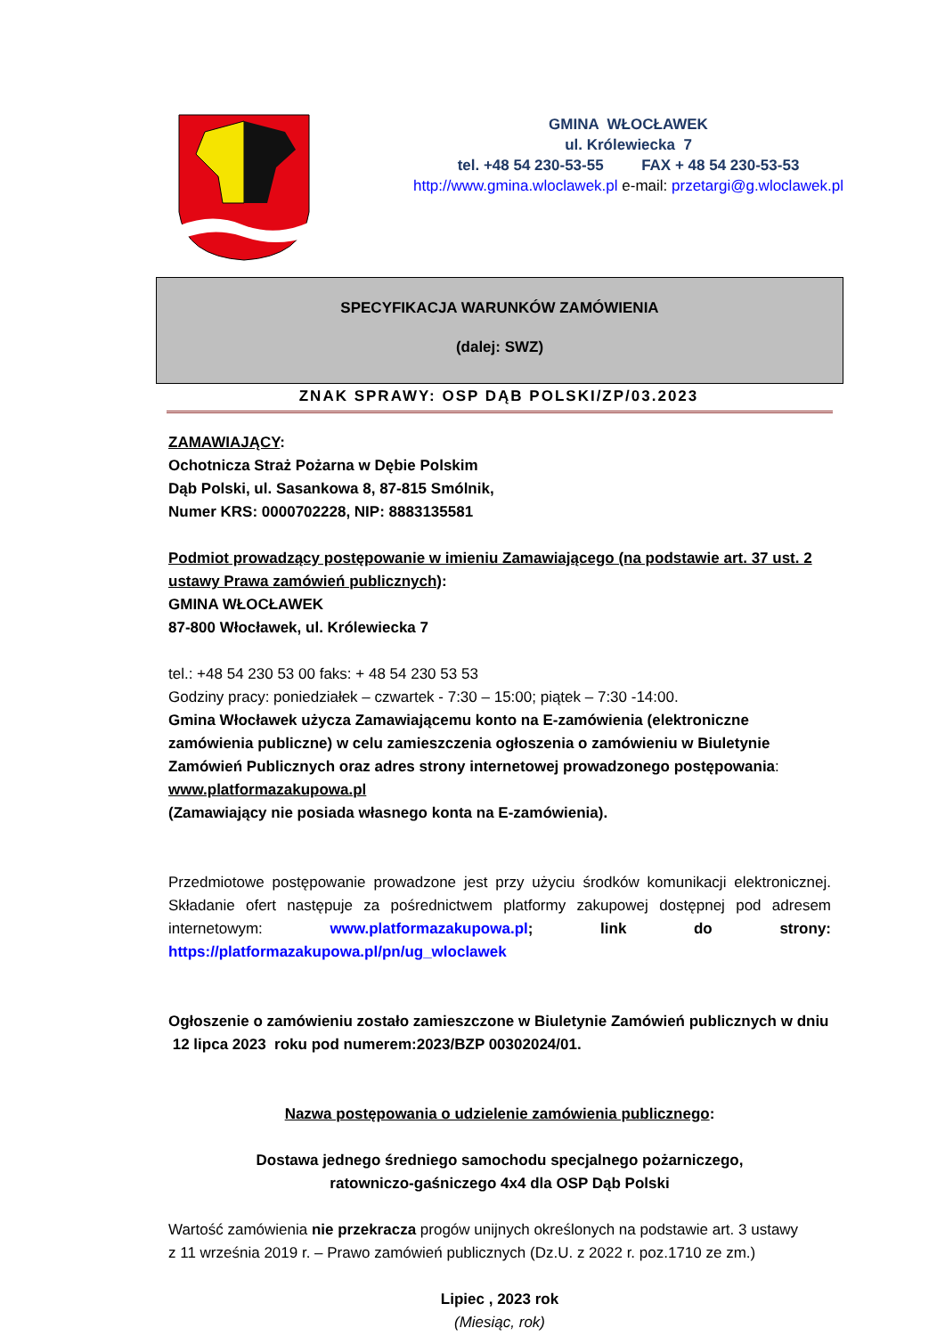GMINA WŁOCŁAWEK
ul. Królewiecka 7
tel. +48 54 230-53-55 FAX + 48 54 230-53-53
http://www.gmina.wloclawek.pl e-mail: przetargi@g.wloclawek.pl
SPECYFIKACJA WARUNKÓW ZAMÓWIENIA
(dalej: SWZ)
ZNAK SPRAWY: OSP DĄB POLSKI/ZP/03.2023
ZAMAWIAJĄCY:
Ochotnicza Straż Pożarna w Dębie Polskim
Dąb Polski, ul. Sasankowa 8, 87-815 Smólnik,
Numer KRS: 0000702228, NIP: 8883135581
Podmiot prowadzący postępowanie w imieniu Zamawiającego (na podstawie art. 37 ust. 2 ustawy Prawa zamówień publicznych):
GMINA WŁOCŁAWEK
87-800 Włocławek, ul. Królewiecka 7
tel.: +48 54 230 53 00 faks: + 48 54 230 53 53
Godziny pracy: poniedziałek – czwartek - 7:30 – 15:00; piątek – 7:30 -14:00.
Gmina Włocławek użycza Zamawiającemu konto na E-zamówienia (elektroniczne zamówienia publiczne) w celu zamieszczenia ogłoszenia o zamówieniu w Biuletynie Zamówień Publicznych oraz adres strony internetowej prowadzonego postępowania: www.platformazakupowa.pl
(Zamawiający nie posiada własnego konta na E-zamówienia).
Przedmiotowe postępowanie prowadzone jest przy użyciu środków komunikacji elektronicznej. Składanie ofert następuje za pośrednictwem platformy zakupowej dostępnej pod adresem internetowym: www.platformazakupowa.pl; link do strony: https://platformazakupowa.pl/pn/ug_wloclawek
Ogłoszenie o zamówieniu zostało zamieszczone w Biuletynie Zamówień publicznych w dniu
12 lipca 2023 roku pod numerem:2023/BZP 00302024/01.
Nazwa postępowania o udzielenie zamówienia publicznego:
Dostawa jednego średniego samochodu specjalnego pożarniczego,
ratowniczo-gaśniczego 4x4 dla OSP Dąb Polski
Wartość zamówienia nie przekracza progów unijnych określonych na podstawie art. 3 ustawy
z 11 września 2019 r. – Prawo zamówień publicznych (Dz.U. z 2022 r. poz.1710 ze zm.)
Lipiec , 2023 rok
(Miesiąc, rok)